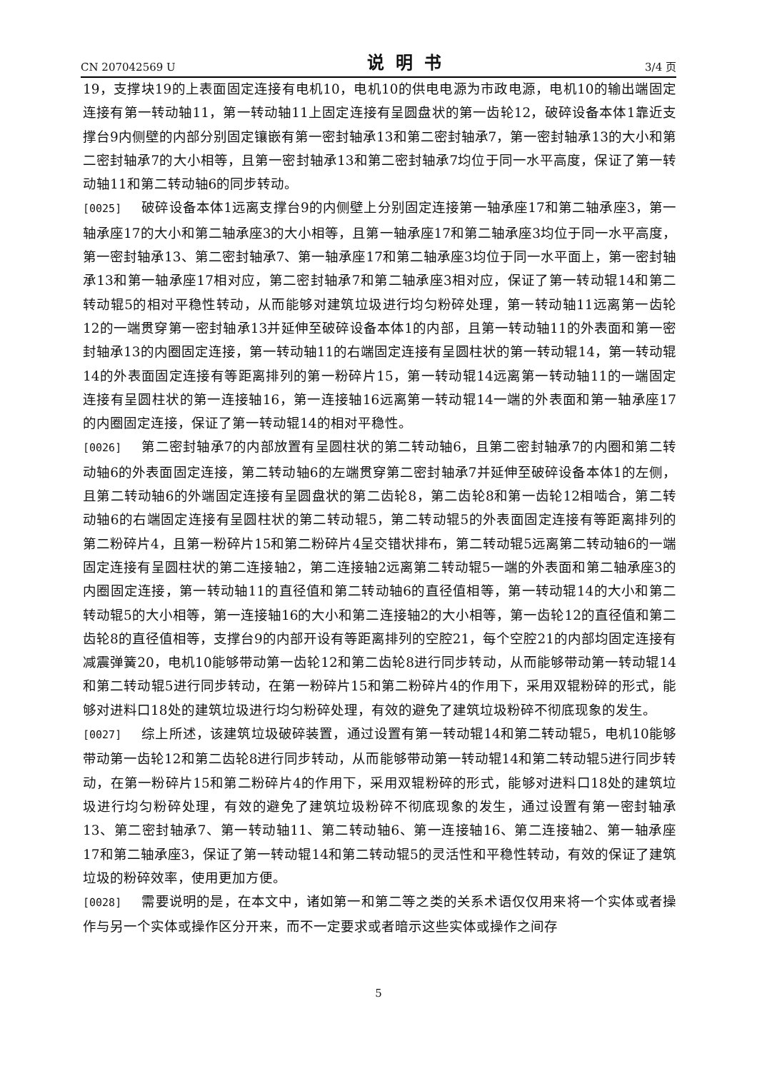CN 207042569 U 说明书 3/4 页
19，支撑块19的上表面固定连接有电机10，电机10的供电电源为市政电源，电机10的输出端固定连接有第一转动轴11，第一转动轴11上固定连接有呈圆盘状的第一齿轮12，破碎设备本体1靠近支撑台9内侧壁的内部分别固定镶嵌有第一密封轴承13和第二密封轴承7，第一密封轴承13的大小和第二密封轴承7的大小相等，且第一密封轴承13和第二密封轴承7均位于同一水平高度，保证了第一转动轴11和第二转动轴6的同步转动。
[0025] 破碎设备本体1远离支撑台9的内侧壁上分别固定连接第一轴承座17和第二轴承座3，第一轴承座17的大小和第二轴承座3的大小相等，且第一轴承座17和第二轴承座3均位于同一水平高度，第一密封轴承13、第二密封轴承7、第一轴承座17和第二轴承座3均位于同一水平面上，第一密封轴承13和第一轴承座17相对应，第二密封轴承7和第二轴承座3相对应，保证了第一转动辊14和第二转动辊5的相对平稳性转动，从而能够对建筑垃圾进行均匀粉碎处理，第一转动轴11远离第一齿轮12的一端贯穿第一密封轴承13并延伸至破碎设备本体1的内部，且第一转动轴11的外表面和第一密封轴承13的内圈固定连接，第一转动轴11的右端固定连接有呈圆柱状的第一转动辊14，第一转动辊14的外表面固定连接有等距离排列的第一粉碎片15，第一转动辊14远离第一转动轴11的一端固定连接有呈圆柱状的第一连接轴16，第一连接轴16远离第一转动辊14一端的外表面和第一轴承座17的内圈固定连接，保证了第一转动辊14的相对平稳性。
[0026] 第二密封轴承7的内部放置有呈圆柱状的第二转动轴6，且第二密封轴承7的内圈和第二转动轴6的外表面固定连接，第二转动轴6的左端贯穿第二密封轴承7并延伸至破碎设备本体1的左侧，且第二转动轴6的外端固定连接有呈圆盘状的第二齿轮8，第二齿轮8和第一齿轮12相啮合，第二转动轴6的右端固定连接有呈圆柱状的第二转动辊5，第二转动辊5的外表面固定连接有等距离排列的第二粉碎片4，且第一粉碎片15和第二粉碎片4呈交错状排布，第二转动辊5远离第二转动轴6的一端固定连接有呈圆柱状的第二连接轴2，第二连接轴2远离第二转动辊5一端的外表面和第二轴承座3的内圈固定连接，第一转动轴11的直径值和第二转动轴6的直径值相等，第一转动辊14的大小和第二转动辊5的大小相等，第一连接轴16的大小和第二连接轴2的大小相等，第一齿轮12的直径值和第二齿轮8的直径值相等，支撑台9的内部开设有等距离排列的空腔21，每个空腔21的内部均固定连接有减震弹簧20，电机10能够带动第一齿轮12和第二齿轮8进行同步转动，从而能够带动第一转动辊14和第二转动辊5进行同步转动，在第一粉碎片15和第二粉碎片4的作用下，采用双辊粉碎的形式，能够对进料口18处的建筑垃圾进行均匀粉碎处理，有效的避免了建筑垃圾粉碎不彻底现象的发生。
[0027] 综上所述，该建筑垃圾破碎装置，通过设置有第一转动辊14和第二转动辊5，电机10能够带动第一齿轮12和第二齿轮8进行同步转动，从而能够带动第一转动辊14和第二转动辊5进行同步转动，在第一粉碎片15和第二粉碎片4的作用下，采用双辊粉碎的形式，能够对进料口18处的建筑垃圾进行均匀粉碎处理，有效的避免了建筑垃圾粉碎不彻底现象的发生，通过设置有第一密封轴承13、第二密封轴承7、第一转动轴11、第二转动轴6、第一连接轴16、第二连接轴2、第一轴承座17和第二轴承座3，保证了第一转动辊14和第二转动辊5的灵活性和平稳性转动，有效的保证了建筑垃圾的粉碎效率，使用更加方便。
[0028] 需要说明的是，在本文中，诸如第一和第二等之类的关系术语仅仅用来将一个实体或者操作与另一个实体或操作区分开来，而不一定要求或者暗示这些实体或操作之间存
5